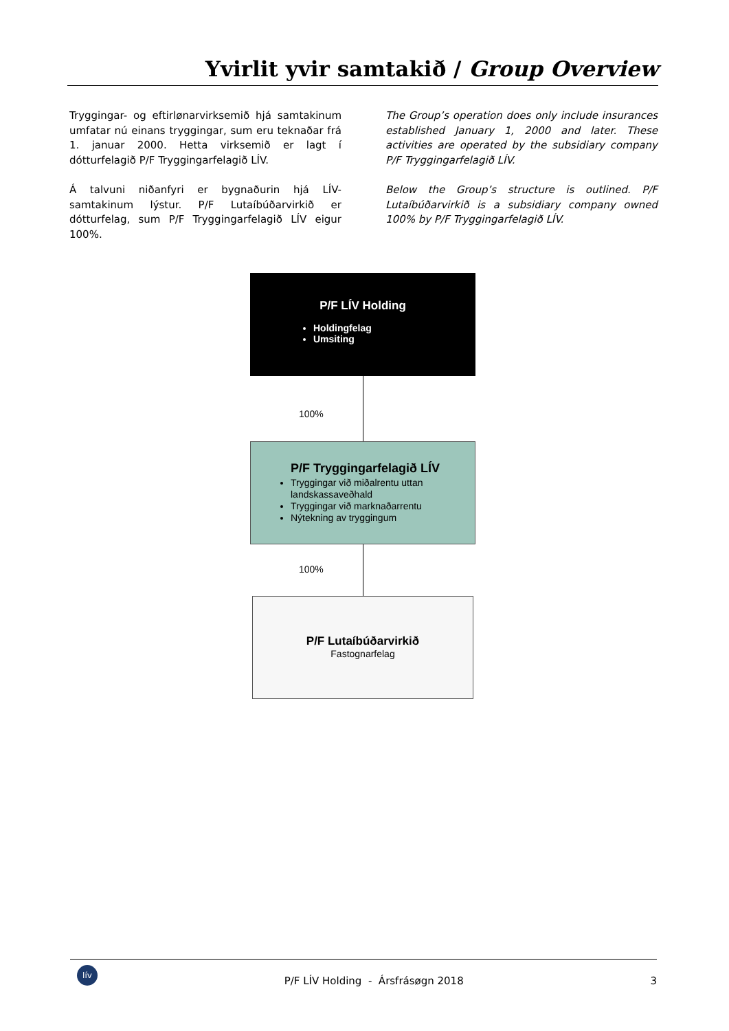Yvirlit yvir samtakið / Group Overview
Tryggingar- og eftirlønarvirksemið hjá samtakinum umfatar nú einans tryggingar, sum eru teknaðar frá 1. januar 2000. Hetta virksemið er lagt í dótturfelagið P/F Tryggingarfelagið LÍV.
Á talvuni niðanfyri er bygnaðurin hjá LÍV-samtakinum lýstur. P/F Lutaíbúðarvirkið er dótturfelag, sum P/F Tryggingarfelagið LÍV eigur 100%.
The Group’s operation does only include insurances established January 1, 2000 and later. These activities are operated by the subsidiary company P/F Tryggingarfelagið LÍV.
Below the Group’s structure is outlined. P/F Lutaíbúðarvirkið is a subsidiary company owned 100% by P/F Tryggingarfelagið LÍV.
P/F LÍV Holding
Holdingfelag
Umsiting
100%
P/F Tryggingarfelagið LÍV
Tryggingar við miðalrentu uttan landskassaveðhald
Tryggingar við marknaðarrentu
Nýtekning av tryggingum
100%
P/F Lutaíbúðarvirkið
Fastognarfelag
lív P/F LÍV Holding - Ársfrásøgn 2018 3